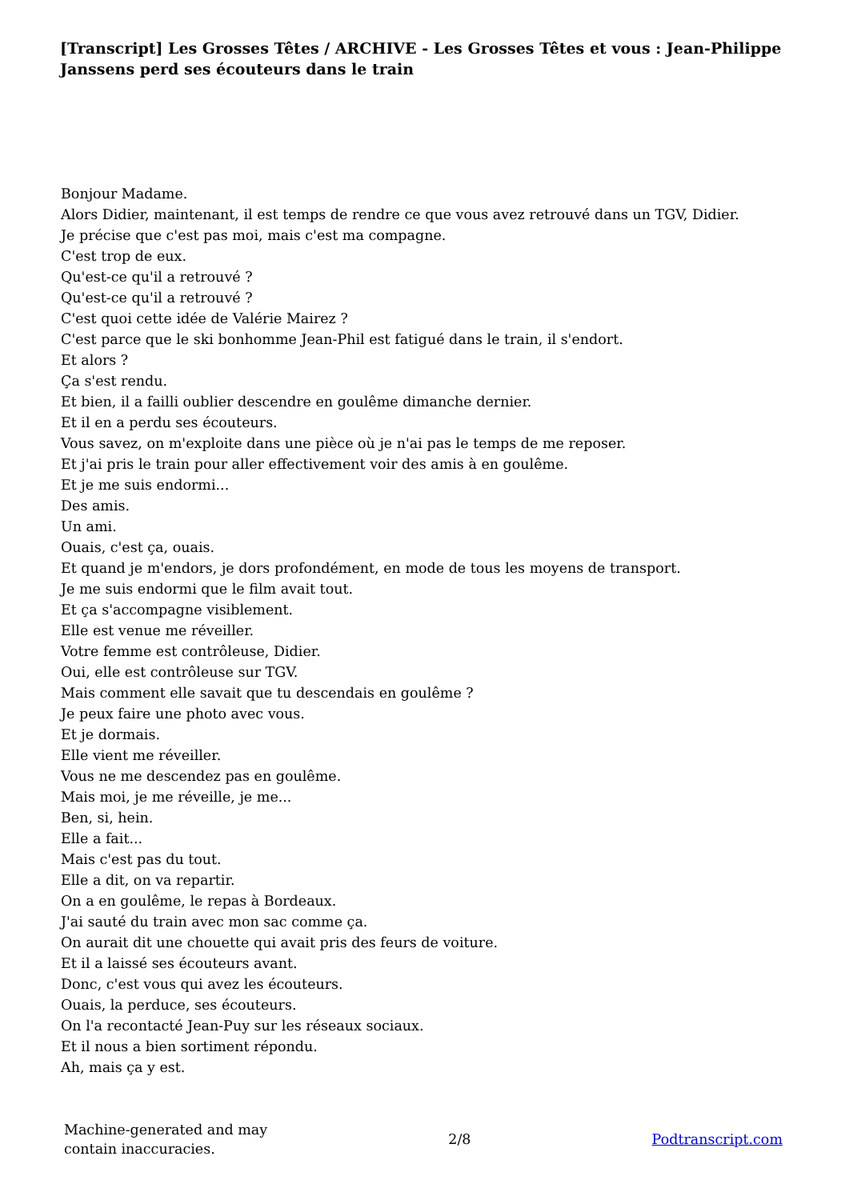[Transcript] Les Grosses Têtes / ARCHIVE - Les Grosses Têtes et vous : Jean-Philippe Janssens perd ses écouteurs dans le train
Bonjour Madame.
Alors Didier, maintenant, il est temps de rendre ce que vous avez retrouvé dans un TGV, Didier.
Je précise que c'est pas moi, mais c'est ma compagne.
C'est trop de eux.
Qu'est-ce qu'il a retrouvé ?
Qu'est-ce qu'il a retrouvé ?
C'est quoi cette idée de Valérie Mairez ?
C'est parce que le ski bonhomme Jean-Phil est fatigué dans le train, il s'endort.
Et alors ?
Ça s'est rendu.
Et bien, il a failli oublier descendre en goulême dimanche dernier.
Et il en a perdu ses écouteurs.
Vous savez, on m'exploite dans une pièce où je n'ai pas le temps de me reposer.
Et j'ai pris le train pour aller effectivement voir des amis à en goulême.
Et je me suis endormi...
Des amis.
Un ami.
Ouais, c'est ça, ouais.
Et quand je m'endors, je dors profondément, en mode de tous les moyens de transport.
Je me suis endormi que le film avait tout.
Et ça s'accompagne visiblement.
Elle est venue me réveiller.
Votre femme est contrôleuse, Didier.
Oui, elle est contrôleuse sur TGV.
Mais comment elle savait que tu descendais en goulême ?
Je peux faire une photo avec vous.
Et je dormais.
Elle vient me réveiller.
Vous ne me descendez pas en goulême.
Mais moi, je me réveille, je me...
Ben, si, hein.
Elle a fait...
Mais c'est pas du tout.
Elle a dit, on va repartir.
On a en goulême, le repas à Bordeaux.
J'ai sauté du train avec mon sac comme ça.
On aurait dit une chouette qui avait pris des feurs de voiture.
Et il a laissé ses écouteurs avant.
Donc, c'est vous qui avez les écouteurs.
Ouais, la perduce, ses écouteurs.
On l'a recontacté Jean-Puy sur les réseaux sociaux.
Et il nous a bien sortiment répondu.
Ah, mais ça y est.
Machine-generated and may
contain inaccuracies.
2/8 Podtranscript.com